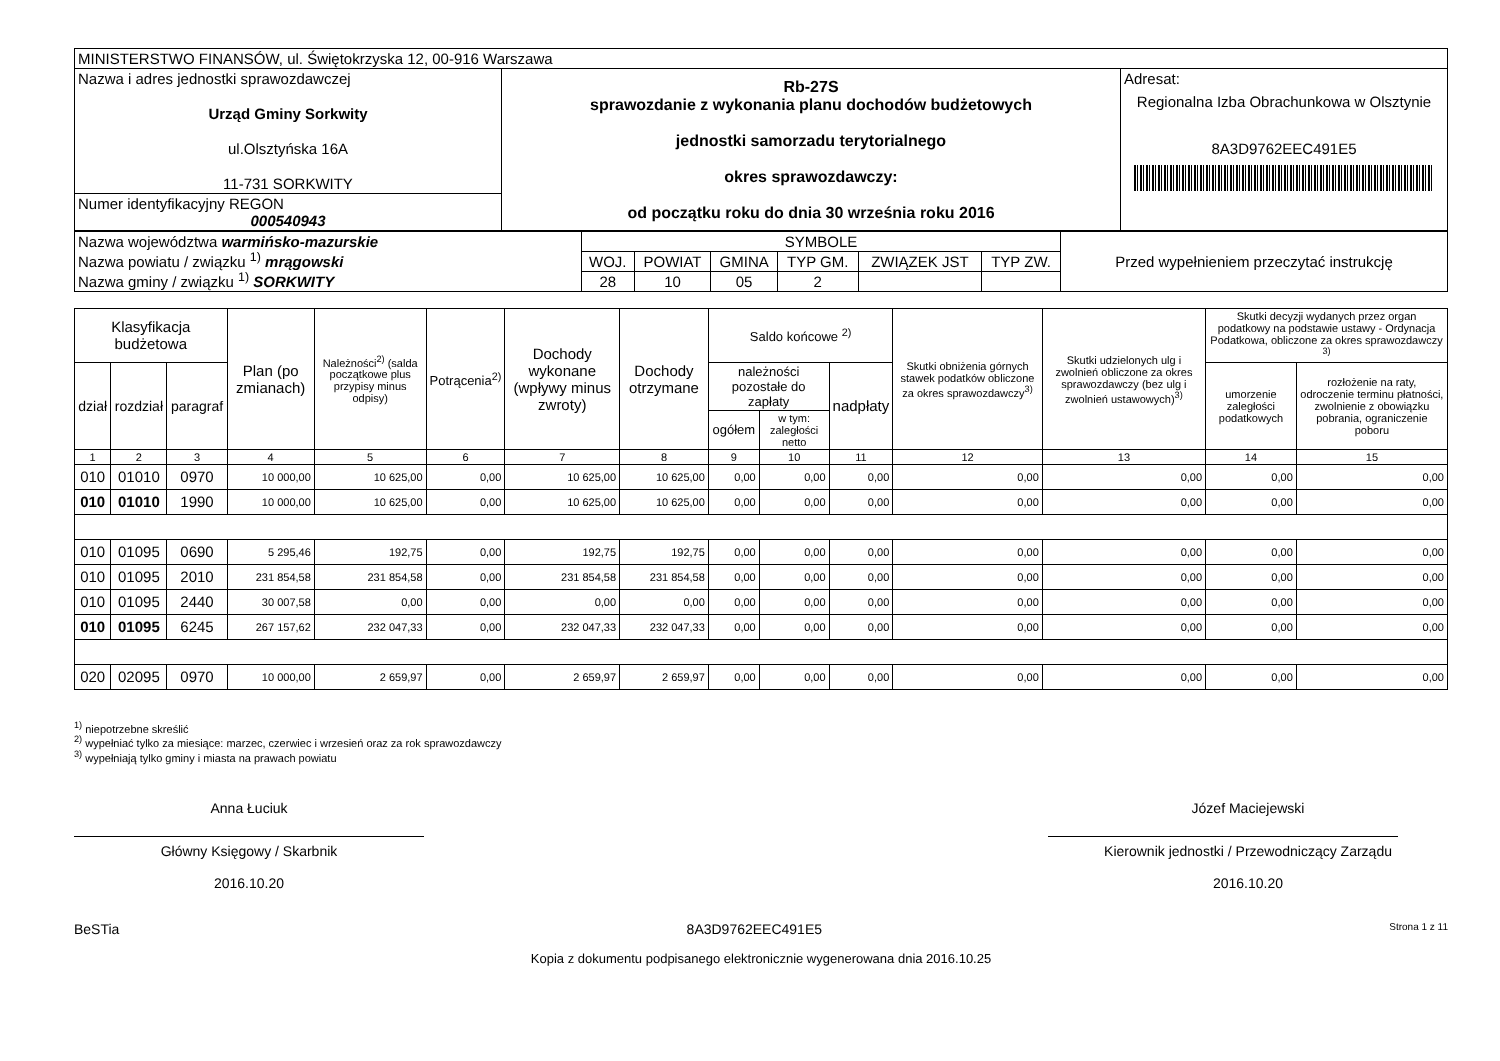| MINISTERSTWO FINANSÓW, ul. Świętokrzyska 12, 00-916 Warszawa | | |
| Nazwa i adres jednostki sprawozdawczej Urząd Gminy Sorkwity ul.Olsztyńska 16A 11-731 SORKWITY | Rb-27S sprawozdanie z wykonania planu dochodów budżetowych jednostki samorzadu terytorialnego okres sprawozdawczy: od początku roku do dnia 30 września roku 2016 | Adresat: Regionalna Izba Obrachunkowa w Olsztynie 8A3D9762EEC491E5 |
| Numer identyfikacyjny REGON 000540943 | | |
| Nazwa województwa warmińsko-mazurskie Nazwa powiatu / związku <sup>1)</sup> mrągowski Nazwa gminy / związku <sup>1)</sup> SORKWITY | SYMBOLE | | | | | | Przed wypełnieniem przeczytać instrukcję |
| | WOJ. | POWIAT | GMINA | TYP GM. | ZWIĄZEK JST | TYP ZW. | |
| | 28 | 10 | 05 | 2 | | | |
| Klasyfikacja budżetowa | | | Plan (po zmianach) | Należności<sup>2)</sup> (salda początkowe plus przypisy minus odpisy) | Potrącenia<sup>2)</sup> | Dochody wykonane (wpływy minus zwroty) | Dochody otrzymane | Saldo końcowe <sup>2)</sup> | | | Skutki obniżenia górnych stawek podatków obliczone za okres sprawozdawczy<sup>3)</sup> | Skutki udzielonych ulg i zwolnień obliczone za okres sprawozdawczy (bez ulg i zwolnień ustawowych)<sup>3)</sup> | Skutki decyzji wydanych przez organ podatkowy na podstawie ustawy - Ordynacja Podatkowa, obliczone za okres sprawozdawczy <sup>3)</sup> | |
| --- | --- | --- | --- | --- | --- | --- | --- | --- | --- | --- | --- | --- | --- | --- |
| dział | rozdział | paragraf | | | | | | należności pozostałe do zapłaty | | nadpłaty | | | umorzenie zaległości podatkowych | rozłożenie na raty, odroczenie terminu płatności, zwolnienie z obowiązku pobrania, ograniczenie poboru |
| | | | | | | | | ogółem | w tym: zaległości netto | | | | | |
| 1 | 2 | 3 | 4 | 5 | 6 | 7 | 8 | 9 | 10 | 11 | 12 | 13 | 14 | 15 |
| 010 | 01010 | 0970 | 10 000,00 | 10 625,00 | 0,00 | 10 625,00 | 10 625,00 | 0,00 | 0,00 | 0,00 | 0,00 | 0,00 | 0,00 | 0,00 |
| 010 | 01010 | 1990 | 10 000,00 | 10 625,00 | 0,00 | 10 625,00 | 10 625,00 | 0,00 | 0,00 | 0,00 | 0,00 | 0,00 | 0,00 | 0,00 |
| 010 | 01095 | 0690 | 5 295,46 | 192,75 | 0,00 | 192,75 | 192,75 | 0,00 | 0,00 | 0,00 | 0,00 | 0,00 | 0,00 | 0,00 |
| 010 | 01095 | 2010 | 231 854,58 | 231 854,58 | 0,00 | 231 854,58 | 231 854,58 | 0,00 | 0,00 | 0,00 | 0,00 | 0,00 | 0,00 | 0,00 |
| 010 | 01095 | 2440 | 30 007,58 | 0,00 | 0,00 | 0,00 | 0,00 | 0,00 | 0,00 | 0,00 | 0,00 | 0,00 | 0,00 | 0,00 |
| 010 | 01095 | 6245 | 267 157,62 | 232 047,33 | 0,00 | 232 047,33 | 232 047,33 | 0,00 | 0,00 | 0,00 | 0,00 | 0,00 | 0,00 | 0,00 |
| 020 | 02095 | 0970 | 10 000,00 | 2 659,97 | 0,00 | 2 659,97 | 2 659,97 | 0,00 | 0,00 | 0,00 | 0,00 | 0,00 | 0,00 | 0,00 |
<sup>1)</sup> niepotrzebne skreślić
<sup>2)</sup> wypełniać tylko za miesiące: marzec, czerwiec i wrzesień oraz za rok sprawozdawczy
<sup>3)</sup> wypełniają tylko gminy i miasta na prawach powiatu
Anna Łuciuk
Główny Księgowy / Skarbnik
2016.10.20
Józef Maciejewski
Kierownik jednostki / Przewodniczący Zarządu
2016.10.20
BeSTia 8A3D9762EEC491E5 Strona 1 z 11
Kopia z dokumentu podpisanego elektronicznie wygenerowana dnia 2016.10.25